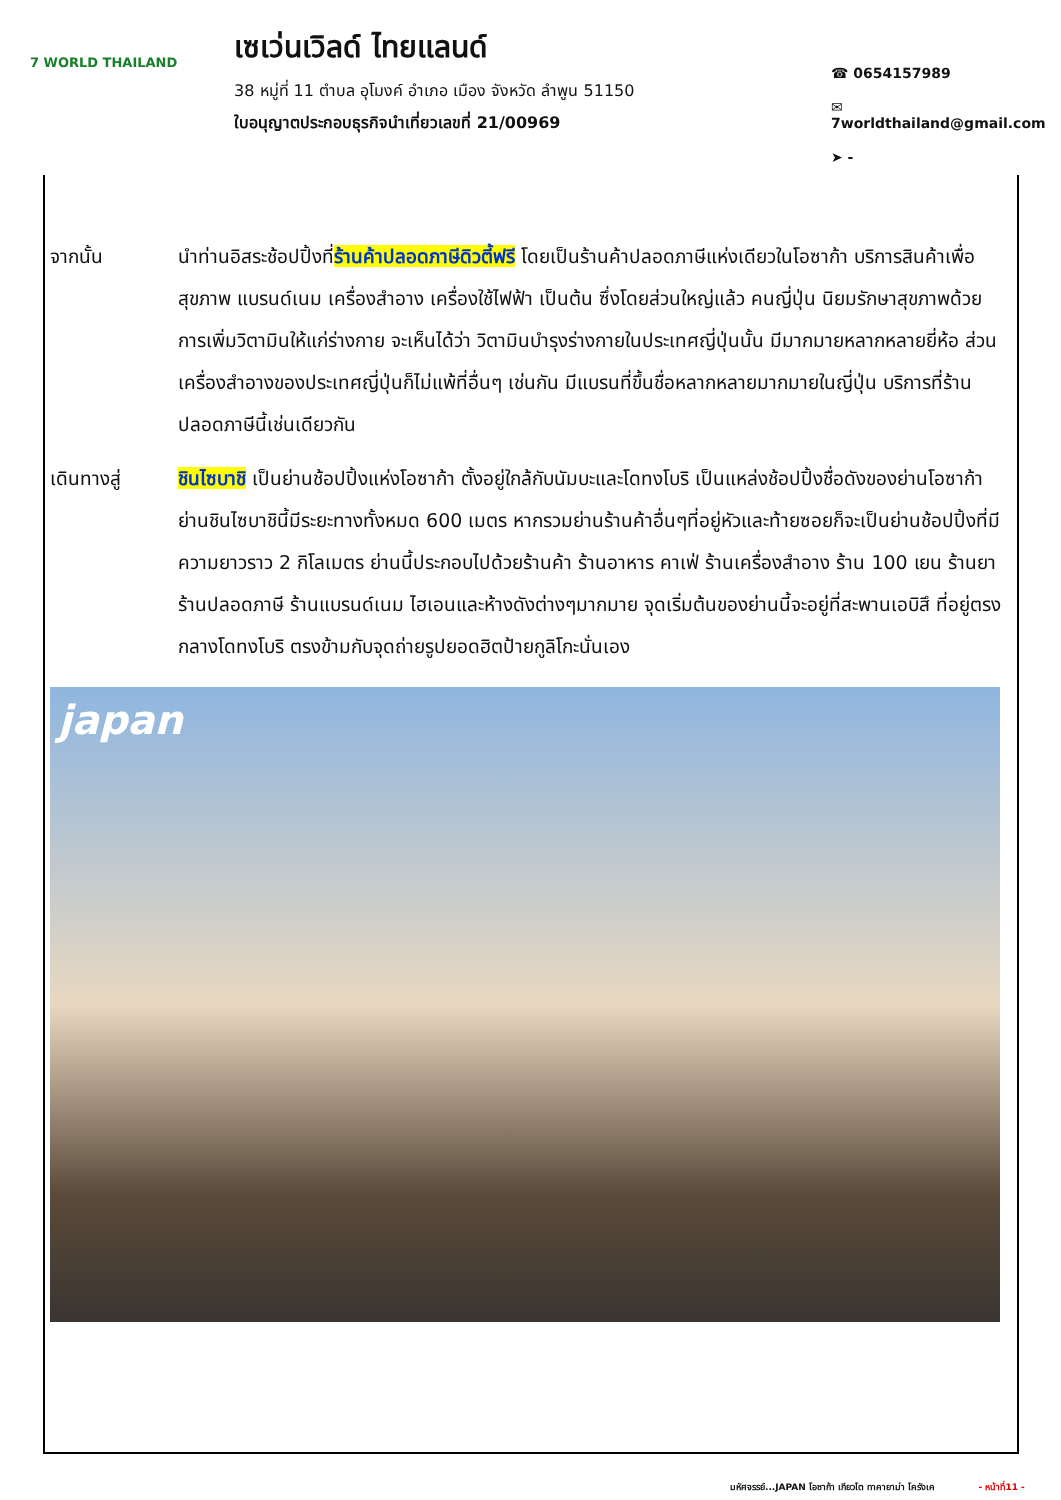7 WORLD THAILAND
เซเว่นเวิลด์ ไทยแลนด์
38 หมู่ที่ 11 ตำบล อุโมงค์ อำเภอ เมือง จังหวัด ลำพูน 51150
ใบอนุญาตประกอบธุรกิจนำเที่ยวเลขที่ 21/00969
☎ 0654157989
✉ 7worldthailand@gmail.com
➤ -
จากนั้น นำท่านอิสระช้อปปิ้งที่ร้านค้าปลอดภาษีดิวตี้ฟรี โดยเป็นร้านค้าปลอดภาษีแห่งเดียวในโอซาก้า บริการสินค้าเพื่อสุขภาพ แบรนด์เนม เครื่องสำอาง เครื่องใช้ไฟฟ้า เป็นต้น ซึ่งโดยส่วนใหญ่แล้ว คนญี่ปุ่น นิยมรักษาสุขภาพด้วยการเพิ่มวิตามินให้แก่ร่างกาย จะเห็นได้ว่า วิตามินบำรุงร่างกายในประเทศญี่ปุ่นนั้น มีมากมายหลากหลายยี่ห้อ ส่วนเครื่องสำอางของประเทศญี่ปุ่นก็ไม่แพ้ที่อื่นๆ เช่นกัน มีแบรนที่ขึ้นชื่อหลากหลายมากมายในญี่ปุ่น บริการที่ร้านปลอดภาษีนี้เช่นเดียวกัน
เดินทางสู่ ชินไซบาชิ เป็นย่านช้อปปิ้งแห่งโอซาก้า ตั้งอยู่ใกล้กับนัมบะและโดทงโบริ เป็นแหล่งช้อปปิ้งชื่อดังของย่านโอซาก้า ย่านชินไซบาชินี้มีระยะทางทั้งหมด 600 เมตร หากรวมย่านร้านค้าอื่นๆที่อยู่หัวและท้ายซอยก็จะเป็นย่านช้อปปิ้งที่มีความยาวราว 2 กิโลเมตร ย่านนี้ประกอบไปด้วยร้านค้า ร้านอาหาร คาเฟ่ ร้านเครื่องสำอาง ร้าน 100 เยน ร้านยา ร้านปลอดภาษี ร้านแบรนด์เนม ไฮเอนและห้างดังต่างๆมากมาย จุดเริ่มต้นของย่านนี้จะอยู่ที่สะพานเอบิสึ ที่อยู่ตรงกลางโดทงโบริ ตรงข้ามกับจุดถ่ายรูปยอดฮิตป้ายกูลิโกะนั่นเอง
japan
มหัศจรรย์...JAPAN โอซาก้า เกียวโต ทาคายาม่า โครังเค - หน้าที่11 -